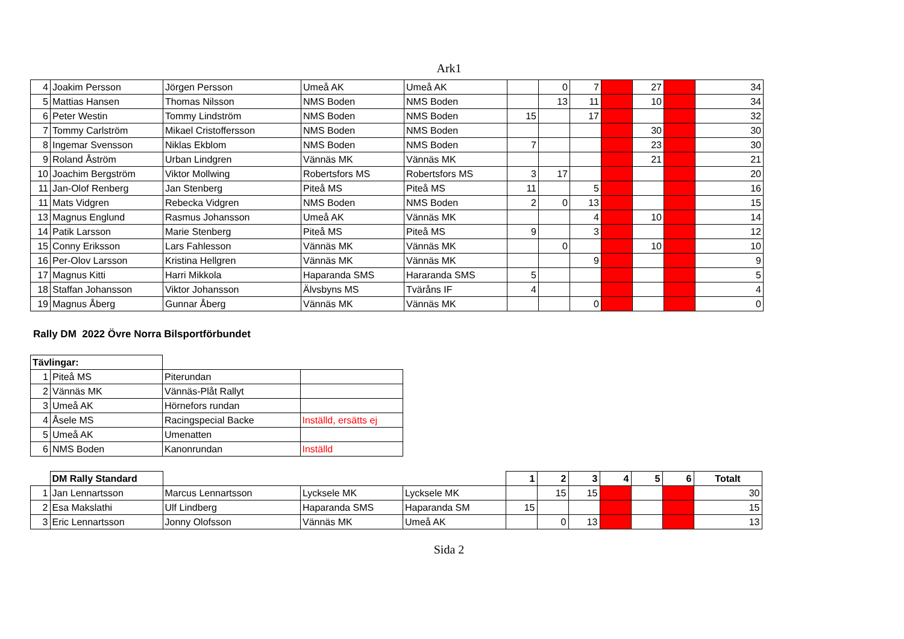Ark1
| 4 | Joakim Persson | Jörgen Persson | Umeå AK | Umeå AK | | 0 | 7 | | 27 | | 34 |
| 5 | Mattias Hansen | Thomas Nilsson | NMS Boden | NMS Boden | | 13 | 11 | | 10 | | 34 |
| 6 | Peter Westin | Tommy Lindström | NMS Boden | NMS Boden | 15 | | 17 | | | | 32 |
| 7 | Tommy Carlström | Mikael Cristoffersson | NMS Boden | NMS Boden | | | | | 30 | | 30 |
| 8 | Ingemar Svensson | Niklas Ekblom | NMS Boden | NMS Boden | 7 | | | | 23 | | 30 |
| 9 | Roland Åström | Urban Lindgren | Vännäs MK | Vännäs MK | | | | | 21 | | 21 |
| 10 | Joachim Bergström | Viktor Mollwing | Robertsfors MS | Robertsfors MS | 3 | 17 | | | | | 20 |
| 11 | Jan-Olof Renberg | Jan Stenberg | Piteå MS | Piteå MS | 11 | | 5 | | | | 16 |
| 11 | Mats Vidgren | Rebecka Vidgren | NMS Boden | NMS Boden | 2 | 0 | 13 | | | | 15 |
| 13 | Magnus Englund | Rasmus Johansson | Umeå AK | Vännäs MK | | | 4 | | 10 | | 14 |
| 14 | Patik Larsson | Marie Stenberg | Piteå MS | Piteå MS | 9 | | 3 | | | | 12 |
| 15 | Conny Eriksson | Lars Fahlesson | Vännäs MK | Vännäs MK | | 0 | | | 10 | | 10 |
| 16 | Per-Olov Larsson | Kristina Hellgren | Vännäs MK | Vännäs MK | | | 9 | | | | 9 |
| 17 | Magnus Kitti | Harri Mikkola | Haparanda SMS | Hararanda SMS | 5 | | | | | | 5 |
| 18 | Staffan Johansson | Viktor Johansson | Älvsbyns MS | Tväråns IF | 4 | | | | | | 4 |
| 19 | Magnus Åberg | Gunnar Åberg | Vännäs MK | Vännäs MK | | | 0 | | | | 0 |
Rally DM 2022 Övre Norra Bilsportförbundet
| Tävlingar: | | | |
| 1 | Piteå MS | Piterundan | |
| 2 | Vännäs MK | Vännäs-Plåt Rallyt | |
| 3 | Umeå AK | Hörnefors rundan | |
| 4 | Åsele MS | Racingspecial Backe | Inställd, ersätts ej |
| 5 | Umeå AK | Umenatten | |
| 6 | NMS Boden | Kanonrundan | Inställd |
| | DM Rally Standard | | | | 1 | 2 | 3 | 4 | 5 | 6 | Totalt |
| 1 | Jan Lennartsson | Marcus Lennartsson | Lycksele MK | Lycksele MK | | 15 | 15 | | | | 30 |
| 2 | Esa Makslathi | Ulf Lindberg | Haparanda SMS | Haparanda SM | 15 | | | | | | 15 |
| 3 | Eric Lennartsson | Jonny Olofsson | Vännäs MK | Umeå AK | | 0 | 13 | | | | 13 |
Sida 2